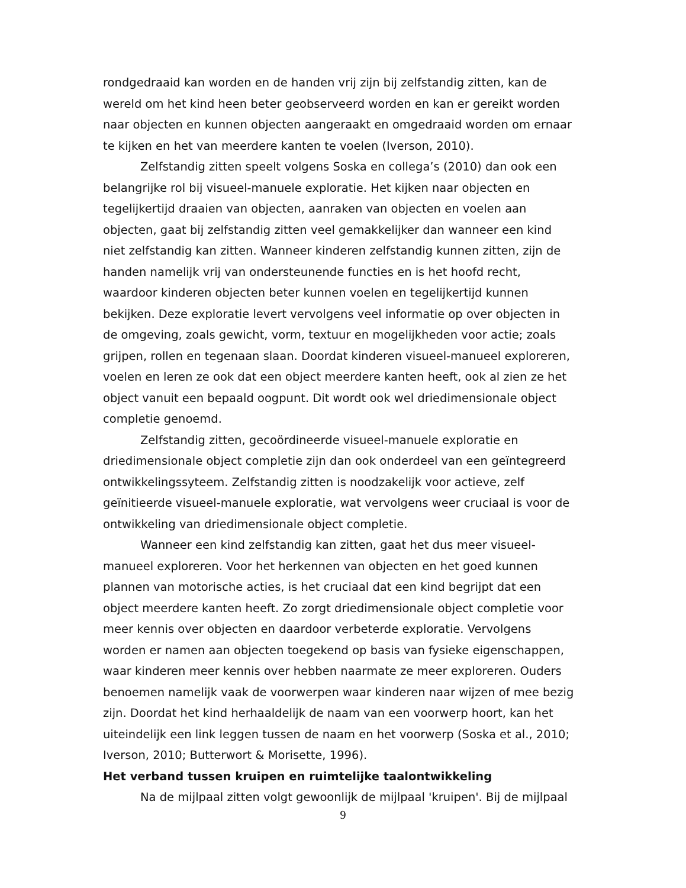rondgedraaid kan worden en de handen vrij zijn bij zelfstandig zitten, kan de wereld om het kind heen beter geobserveerd worden en kan er gereikt worden naar objecten en kunnen objecten aangeraakt en omgedraaid worden om ernaar te kijken en het van meerdere kanten te voelen (Iverson, 2010).
Zelfstandig zitten speelt volgens Soska en collega’s (2010) dan ook een belangrijke rol bij visueel-manuele exploratie. Het kijken naar objecten en tegelijkertijd draaien van objecten, aanraken van objecten en voelen aan objecten, gaat bij zelfstandig zitten veel gemakkelijker dan wanneer een kind niet zelfstandig kan zitten. Wanneer kinderen zelfstandig kunnen zitten, zijn de handen namelijk vrij van ondersteunende functies en is het hoofd recht, waardoor kinderen objecten beter kunnen voelen en tegelijkertijd kunnen bekijken. Deze exploratie levert vervolgens veel informatie op over objecten in de omgeving, zoals gewicht, vorm, textuur en mogelijkheden voor actie; zoals grijpen, rollen en tegenaan slaan. Doordat kinderen visueel-manueel exploreren, voelen en leren ze ook dat een object meerdere kanten heeft, ook al zien ze het object vanuit een bepaald oogpunt. Dit wordt ook wel driedimensionale object completie genoemd.
Zelfstandig zitten, gecoördineerde visueel-manuele exploratie en driedimensionale object completie zijn dan ook onderdeel van een geïntegreerd ontwikkelingssyteem. Zelfstandig zitten is noodzakelijk voor actieve, zelf geïnitieerde visueel-manuele exploratie, wat vervolgens weer cruciaal is voor de ontwikkeling van driedimensionale object completie.
Wanneer een kind zelfstandig kan zitten, gaat het dus meer visueel-manueel exploreren. Voor het herkennen van objecten en het goed kunnen plannen van motorische acties, is het cruciaal dat een kind begrijpt dat een object meerdere kanten heeft. Zo zorgt driedimensionale object completie voor meer kennis over objecten en daardoor verbeterde exploratie. Vervolgens worden er namen aan objecten toegekend op basis van fysieke eigenschappen, waar kinderen meer kennis over hebben naarmate ze meer exploreren. Ouders benoemen namelijk vaak de voorwerpen waar kinderen naar wijzen of mee bezig zijn. Doordat het kind herhaaldelijk de naam van een voorwerp hoort, kan het uiteindelijk een link leggen tussen de naam en het voorwerp (Soska et al., 2010; Iverson, 2010; Butterwort & Morisette, 1996).
Het verband tussen kruipen en ruimtelijke taalontwikkeling
Na de mijlpaal zitten volgt gewoonlijk de mijlpaal 'kruipen'. Bij de mijlpaal
9